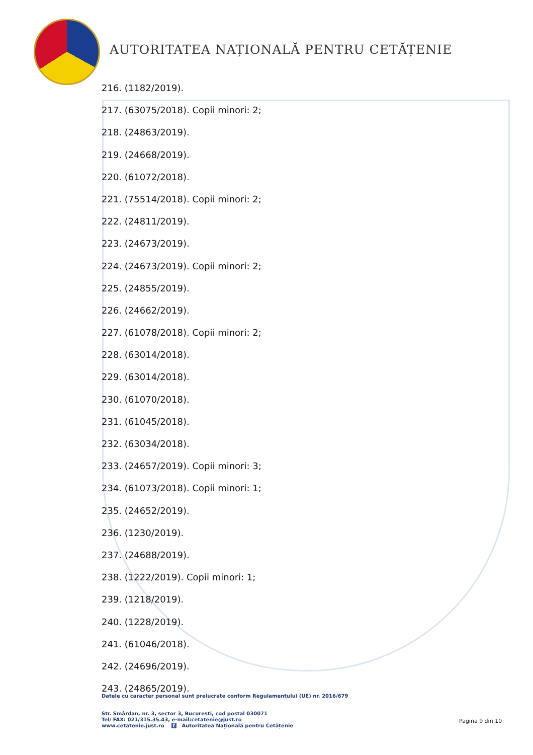AUTORITATEA NAȚIONALĂ PENTRU CETĂȚENIE
216. (1182/2019).
217. (63075/2018). Copii minori: 2;
218. (24863/2019).
219. (24668/2019).
220. (61072/2018).
221. (75514/2018). Copii minori: 2;
222. (24811/2019).
223. (24673/2019).
224. (24673/2019). Copii minori: 2;
225. (24855/2019).
226. (24662/2019).
227. (61078/2018). Copii minori: 2;
228. (63014/2018).
229. (63014/2018).
230. (61070/2018).
231. (61045/2018).
232. (63034/2018).
233. (24657/2019). Copii minori: 3;
234. (61073/2018). Copii minori: 1;
235. (24652/2019).
236. (1230/2019).
237. (24688/2019).
238. (1222/2019). Copii minori: 1;
239. (1218/2019).
240. (1228/2019).
241. (61046/2018).
242. (24696/2019).
243. (24865/2019).
Datele cu caracter personal sunt prelucrate conform Regulamentului (UE) nr. 2016/679
Str. Smârdan, nr. 3, sector 3, București, cod postal 030071
Tel/ FAX: 021/315.35.43, e-mail:cetatenie@just.ro
www.cetatenie.just.ro f Autoritatea Națională pentru Cetățenie
Pagina 9 din 10